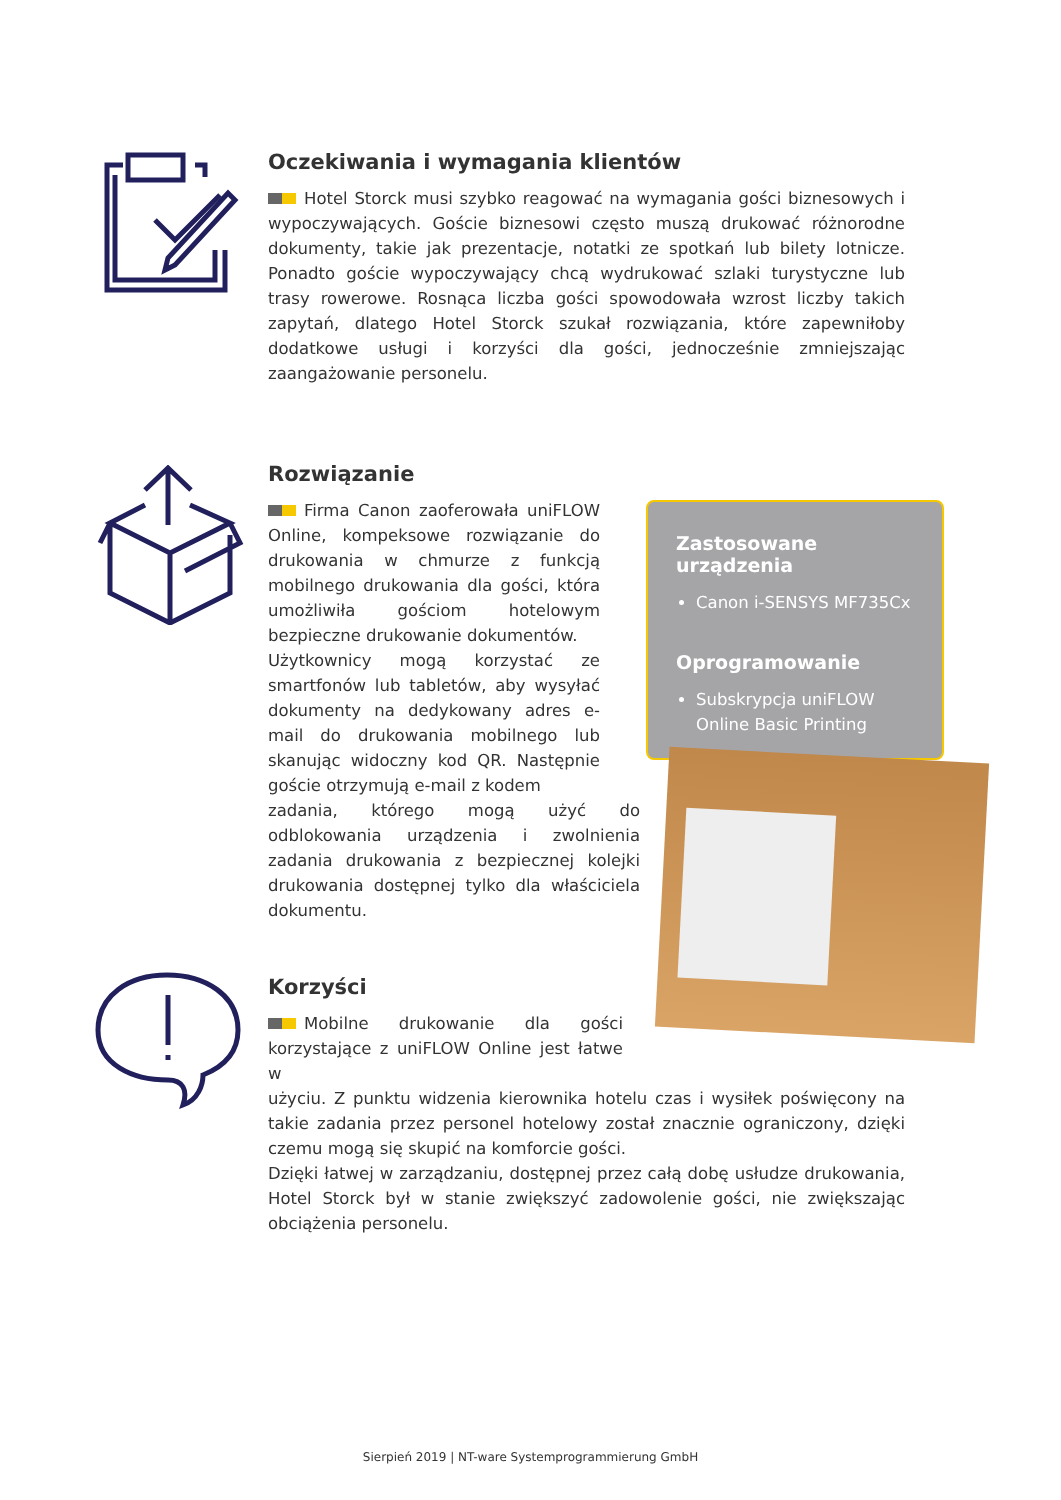Oczekiwania i wymagania klientów
Hotel Storck musi szybko reagować na wymagania gości biznesowych i wypoczywających. Goście biznesowi często muszą drukować różnorodne dokumenty, takie jak prezentacje, notatki ze spotkań lub bilety lotnicze. Ponadto goście wypoczywający chcą wydrukować szlaki turystyczne lub trasy rowerowe. Rosnąca liczba gości spowodowała wzrost liczby takich zapytań, dlatego Hotel Storck szukał rozwiązania, które zapewniłoby dodatkowe usługi i korzyści dla gości, jednocześnie zmniejszając zaangażowanie personelu.
Rozwiązanie
Firma Canon zaoferowała uniFLOW Online, kompeksowe rozwiązanie do drukowania w chmurze z funkcją mobilnego drukowania dla gości, która umożliwiła gościom hotelowym bezpieczne drukowanie dokumentów.
Użytkownicy mogą korzystać ze smartfonów lub tabletów, aby wysyłać dokumenty na dedykowany adres e-mail do drukowania mobilnego lub skanując widoczny kod QR. Następnie goście otrzymują e-mail z kodem
zadania, którego mogą użyć do odblokowania urządzenia i zwolnienia zadania drukowania z bezpiecznej kolejki drukowania dostępnej tylko dla właściciela dokumentu.
Zastosowane urządzenia
Canon i-SENSYS MF735Cx
Oprogramowanie
Subskrypcja uniFLOW Online Basic Printing
Korzyści
Mobilne drukowanie dla gości korzystające z uniFLOW Online jest łatwe w
użyciu. Z punktu widzenia kierownika hotelu czas i wysiłek poświęcony na takie zadania przez personel hotelowy został znacznie ograniczony, dzięki czemu mogą się skupić na komforcie gości.
Dzięki łatwej w zarządzaniu, dostępnej przez całą dobę usłudze drukowania, Hotel Storck był w stanie zwiększyć zadowolenie gości, nie zwiększając obciążenia personelu.
Sierpień 2019 | NT-ware Systemprogrammierung GmbH